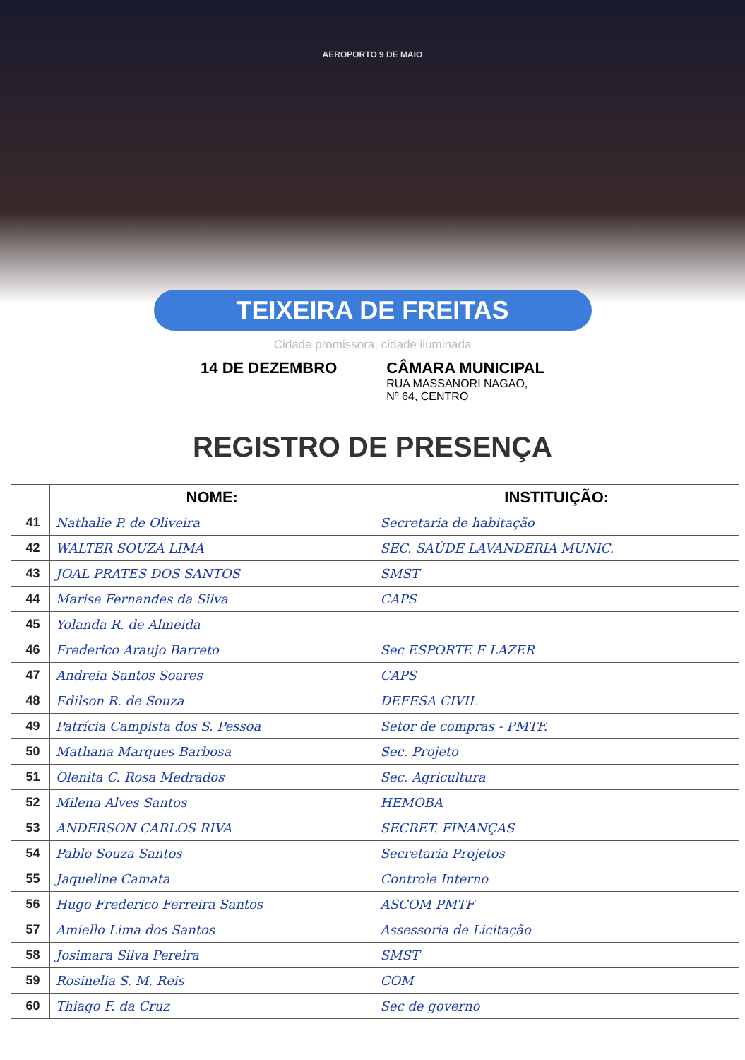AEROPORTO 9 DE MAIO
TEIXEIRA DE FREITAS
Cidade promissora, cidade iluminada
14 DE DEZEMBRO CÂMARA MUNICIPAL
RUA MASSANORI NAGAO,
Nº 64, CENTRO
REGISTRO DE PRESENÇA
| | NOME: | INSTITUIÇÃO: |
| --- | --- | --- |
| 41 | Nathalie P. de Oliveira | Secretaria de habitação |
| 42 | WALTER SOUZA LIMA | SEC. SAÚDE LAVANDERIA MUNIC. |
| 43 | JOAL PRATES DOS SANTOS | SMST |
| 44 | Marise Fernandes da Silva | CAPS |
| 45 | Yolanda R. de Almeida | |
| 46 | Frederico Araujo Barreto | Sec ESPORTE E LAZER |
| 47 | Andreia Santos Soares | CAPS |
| 48 | Edilson R. de Souza | DEFESA CIVIL |
| 49 | Patrícia Campista dos S. Pessoa | Setor de compras - PMTF. |
| 50 | Mathana Marques Barbosa | Sec. Projeto |
| 51 | Olenita C. Rosa Medrados | Sec. Agricultura |
| 52 | Milena Alves Santos | HEMOBA |
| 53 | ANDERSON CARLOS RIVA | SECRET. FINANÇAS |
| 54 | Pablo Souza Santos | Secretaria Projetos |
| 55 | Jaqueline Camata | Controle Interno |
| 56 | Hugo Frederico Ferreira Santos | ASCOM PMTF |
| 57 | Amiello Lima dos Santos | Assessoria de Licitação |
| 58 | Josimara Silva Pereira | SMST |
| 59 | Rosinelia S. M. Reis | COM |
| 60 | Thiago F. da Cruz | Sec de governo |